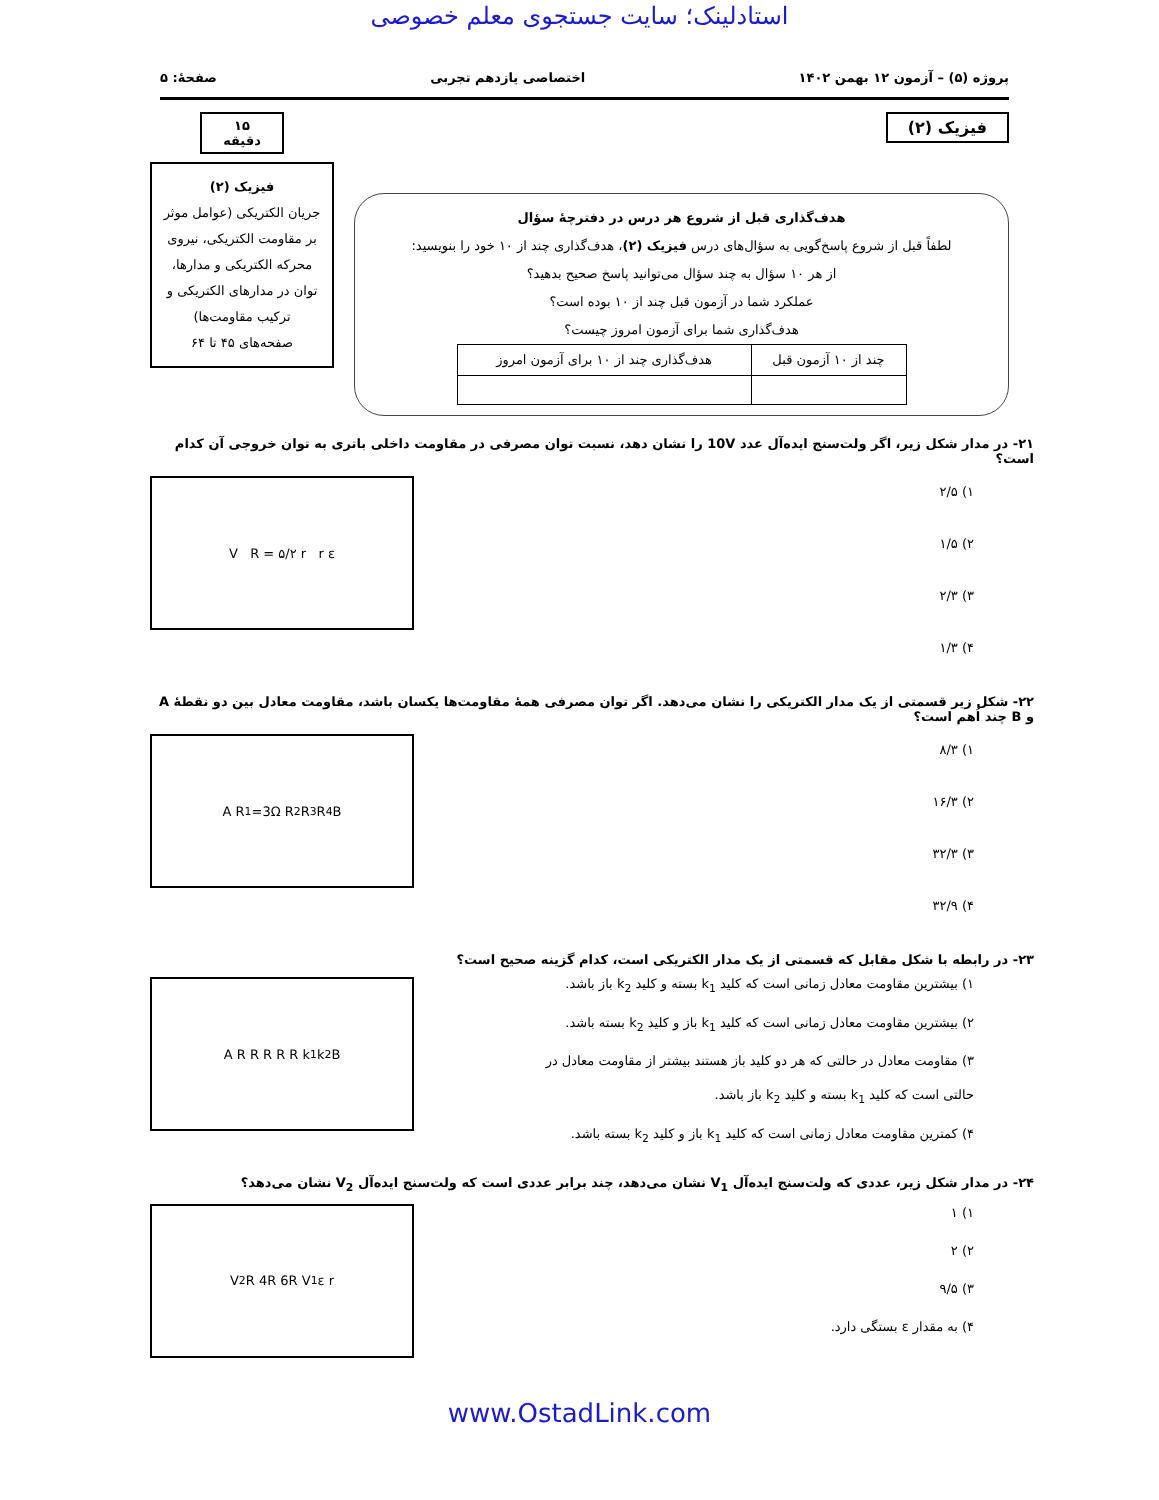استادلینک؛ سایت جستجوی معلم خصوصی
پروژه (۵) – آزمون ۱۲ بهمن ۱۴۰۲ اختصاصی یازدهم تجربی صفحهٔ: ۵
فیزیک (۲)
هدف‌گذاری قبل از شروع هر درس در دفترچهٔ سؤال
لطفاً قبل از شروع پاسخ‌گویی به سؤال‌های درس فیزیک (۲)، هدف‌گذاری چند از ۱۰ خود را بنویسید:
از هر ۱۰ سؤال به چند سؤال می‌توانید پاسخ صحیح بدهید؟
عملکرد شما در آزمون قبل چند از ۱۰ بوده است؟
هدف‌گذاری شما برای آزمون امروز چیست؟
| چند از ۱۰ آزمون قبل | هدف‌گذاری چند از ۱۰ برای آزمون امروز |
| --- | --- |
۱۵ دقیقه
فیزیک (۲)
جریان الکتریکی (عوامل موثر بر مقاومت الکتریکی، نیروی محرکه الکتریکی و مدارها، توان در مدارهای الکتریکی و ترکیب مقاومت‌ها)
صفحه‌های ۴۵ تا ۶۴
۲۱- در مدار شکل زیر، اگر ولت‌سنج ایده‌آل عدد 10V را نشان دهد، نسبت توان مصرفی در مقاومت داخلی باتری به توان خروجی آن کدام است؟
۱) ۲/۵
۲) ۱/۵
۳) ۲/۳
۴) ۱/۳
V R = ۵/۲ r r ε
۲۲- شکل زیر قسمتی از یک مدار الکتریکی را نشان می‌دهد. اگر توان مصرفی همهٔ مقاومت‌ها یکسان باشد، مقاومت معادل بین دو نقطهٔ A و B چند اُهم است؟
۱) ۸/۳
۲) ۱۶/۳
۳) ۳۲/۳
۴) ۳۲/۹
A R<sub>1</sub>=3Ω R<sub>2</sub> R<sub>3</sub> R<sub>4</sub> B
۲۳- در رابطه با شکل مقابل که قسمتی از یک مدار الکتریکی است، کدام گزینه صحیح است؟
۱) بیشترین مقاومت معادل زمانی است که کلید k<sub>1</sub> بسته و کلید k<sub>2</sub> باز باشد.
۲) بیشترین مقاومت معادل زمانی است که کلید k<sub>1</sub> باز و کلید k<sub>2</sub> بسته باشد.
۳) مقاومت معادل در حالتی که هر دو کلید باز هستند بیشتر از مقاومت معادل در
حالتی است که کلید k<sub>1</sub> بسته و کلید k<sub>2</sub> باز باشد.
۴) کمترین مقاومت معادل زمانی است که کلید k<sub>1</sub> باز و کلید k<sub>2</sub> بسته باشد.
A R R R R R k<sub>1</sub> k<sub>2</sub> B
۲۴- در مدار شکل زیر، عددی که ولت‌سنج ایده‌آل V<sub>1</sub> نشان می‌دهد، چند برابر عددی است که ولت‌سنج ایده‌آل V<sub>2</sub> نشان می‌دهد؟
۱) ۱
۲) ۲
۳) ۹/۵
۴) به مقدار ε بستگی دارد.
V<sub>2</sub> R 4R 6R V<sub>1</sub> ε r
www.OstadLink.com